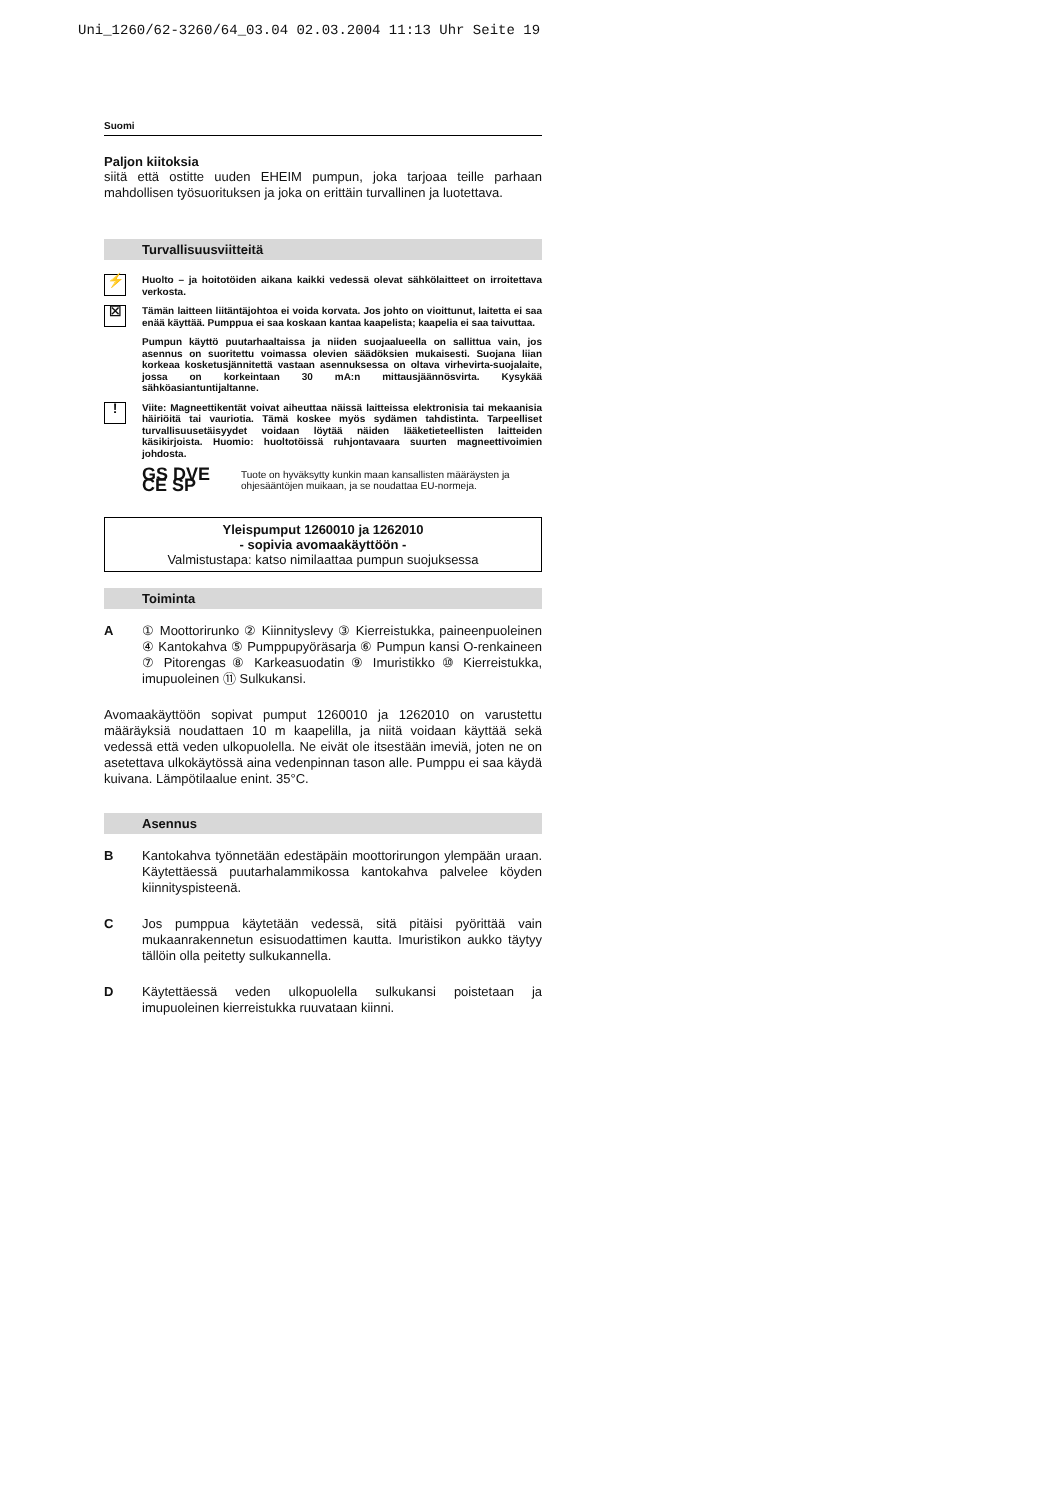Uni_1260/62-3260/64_03.04 02.03.2004 11:13 Uhr Seite 19
Suomi
Paljon kiitoksia
siitä että ostitte uuden EHEIM pumpun, joka tarjoaa teille parhaan mahdollisen työsuorituksen ja joka on erittäin turvallinen ja luotettava.
Turvallisuusviitteitä
⚡ Huolto – ja hoitotöiden aikana kaikki vedessä olevat sähkölaitteet on irroitettava verkosta.
☒ Tämän laitteen liitäntäjohtoa ei voida korvata. Jos johto on vioittunut, laitetta ei saa enää käyttää. Pumppua ei saa koskaan kantaa kaapelista; kaapelia ei saa taivuttaa.
Pumpun käyttö puutarhaaltaissa ja niiden suojaalueella on sallittua vain, jos asennus on suoritettu voimassa olevien säädöksien mukaisesti. Suojana liian korkeaa kosketusjännitettä vastaan asennuksessa on oltava virhevirta-suojalaite, jossa on korkeintaan 30 mA:n mittausjäännösvirta. Kysykää sähköasiantuntijaltanne.
! Viite: Magneettikentät voivat aiheuttaa näissä laitteissa elektronisia tai mekaanisia häiriöitä tai vauriotia. Tämä koskee myös sydämen tahdistinta. Tarpeelliset turvallisuusetäisyydet voidaan löytää näiden lääketieteellisten laitteiden käsikirjoista. Huomio: huoltotöissä ruhjontavaara suurten magneettivoimien johdosta.
GS DVE CE SP
Tuote on hyväksytty kunkin maan kansallisten määräysten ja ohjesääntöjen muikaan, ja se noudattaa EU-normeja.
Yleispumput 1260010 ja 1262010
- sopivia avomaakäyttöön -
Valmistustapa: katso nimilaattaa pumpun suojuksessa
Toiminta
A
① Moottorirunko ② Kiinnityslevy ③ Kierreistukka, paineenpuoleinen ④ Kantokahva ⑤ Pumppupyöräsarja ⑥ Pumpun kansi O-renkaineen ⑦ Pitorengas ⑧ Karkeasuodatin ⑨ Imuristikko ⑩ Kierreistukka, imupuoleinen ⑪ Sulkukansi.
Avomaakäyttöön sopivat pumput 1260010 ja 1262010 on varustettu määräyksiä noudattaen 10 m kaapelilla, ja niitä voidaan käyttää sekä vedessä että veden ulkopuolella. Ne eivät ole itsestään imeviä, joten ne on asetettava ulkokäytössä aina vedenpinnan tason alle. Pumppu ei saa käydä kuivana. Lämpötilaalue enint. 35°C.
Asennus
B
Kantokahva työnnetään edestäpäin moottorirungon ylempään uraan. Käytettäessä puutarhalammikossa kantokahva palvelee köyden kiinnityspisteenä.
C
Jos pumppua käytetään vedessä, sitä pitäisi pyörittää vain mukaanrakennetun esisuodattimen kautta. Imuristikon aukko täytyy tällöin olla peitetty sulkukannella.
D
Käytettäessä veden ulkopuolella sulkukansi poistetaan ja imupuoleinen kierreistukka ruuvataan kiinni.